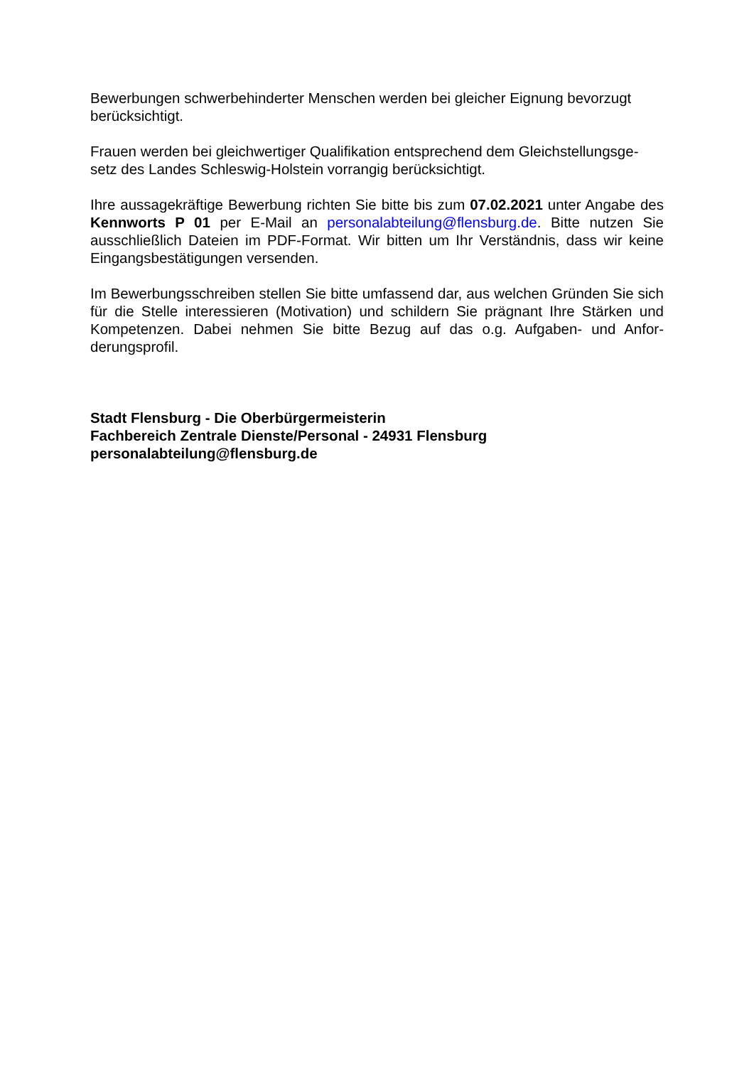Bewerbungen schwerbehinderter Menschen werden bei gleicher Eignung bevorzugt berücksichtigt.
Frauen werden bei gleichwertiger Qualifikation entsprechend dem Gleichstellungsge-setz des Landes Schleswig-Holstein vorrangig berücksichtigt.
Ihre aussagekräftige Bewerbung richten Sie bitte bis zum 07.02.2021 unter Angabe des Kennworts P 01 per E-Mail an personalabteilung@flensburg.de. Bitte nutzen Sie ausschließlich Dateien im PDF-Format. Wir bitten um Ihr Verständnis, dass wir keine Eingangsbestätigungen versenden.
Im Bewerbungsschreiben stellen Sie bitte umfassend dar, aus welchen Gründen Sie sich für die Stelle interessieren (Motivation) und schildern Sie prägnant Ihre Stärken und Kompetenzen. Dabei nehmen Sie bitte Bezug auf das o.g. Aufgaben- und Anfor-derungsprofil.
Stadt Flensburg - Die Oberbürgermeisterin
Fachbereich Zentrale Dienste/Personal - 24931 Flensburg
personalabteilung@flensburg.de